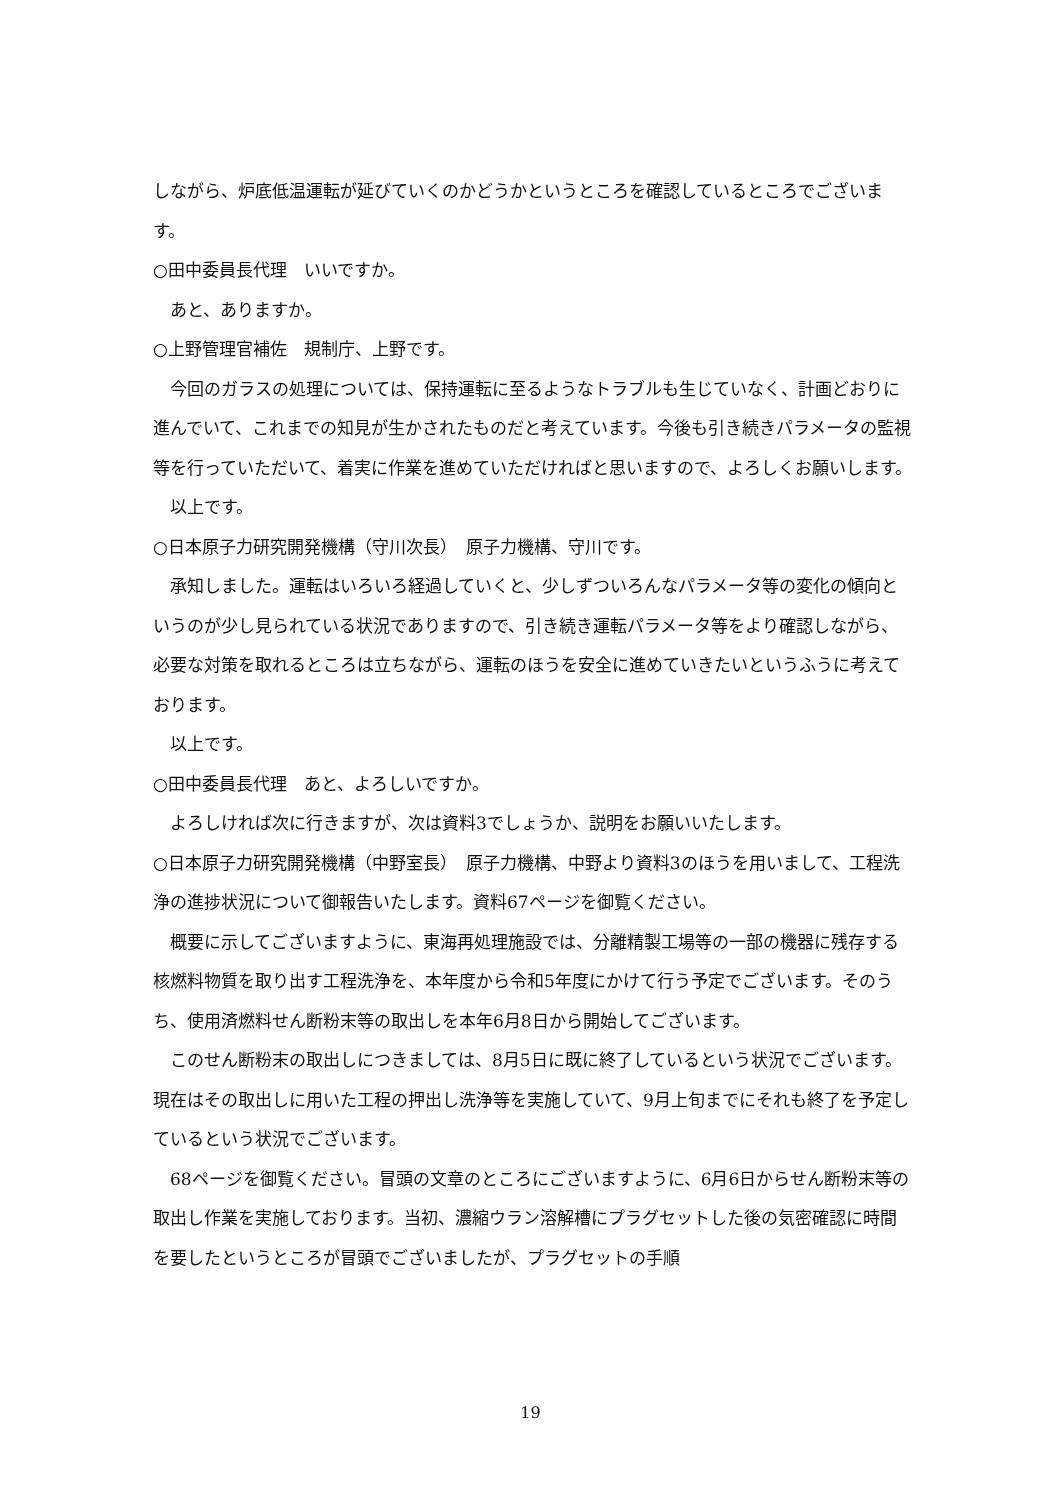しながら、炉底低温運転が延びていくのかどうかというところを確認しているところでございます。
○田中委員長代理　いいですか。
あと、ありますか。
○上野管理官補佐　規制庁、上野です。
今回のガラスの処理については、保持運転に至るようなトラブルも生じていなく、計画どおりに進んでいて、これまでの知見が生かされたものだと考えています。今後も引き続きパラメータの監視等を行っていただいて、着実に作業を進めていただければと思いますので、よろしくお願いします。
以上です。
○日本原子力研究開発機構（守川次長）　原子力機構、守川です。
承知しました。運転はいろいろ経過していくと、少しずついろんなパラメータ等の変化の傾向というのが少し見られている状況でありますので、引き続き運転パラメータ等をより確認しながら、必要な対策を取れるところは立ちながら、運転のほうを安全に進めていきたいというふうに考えております。
以上です。
○田中委員長代理　あと、よろしいですか。
よろしければ次に行きますが、次は資料3でしょうか、説明をお願いいたします。
○日本原子力研究開発機構（中野室長）　原子力機構、中野より資料3のほうを用いまして、工程洗浄の進捗状況について御報告いたします。資料67ページを御覧ください。
概要に示してございますように、東海再処理施設では、分離精製工場等の一部の機器に残存する核燃料物質を取り出す工程洗浄を、本年度から令和5年度にかけて行う予定でございます。そのうち、使用済燃料せん断粉末等の取出しを本年6月8日から開始してございます。
このせん断粉末の取出しにつきましては、8月5日に既に終了しているという状況でございます。現在はその取出しに用いた工程の押出し洗浄等を実施していて、9月上旬までにそれも終了を予定しているという状況でございます。
68ページを御覧ください。冒頭の文章のところにございますように、6月6日からせん断粉末等の取出し作業を実施しております。当初、濃縮ウラン溶解槽にプラグセットした後の気密確認に時間を要したというところが冒頭でございましたが、プラグセットの手順
19